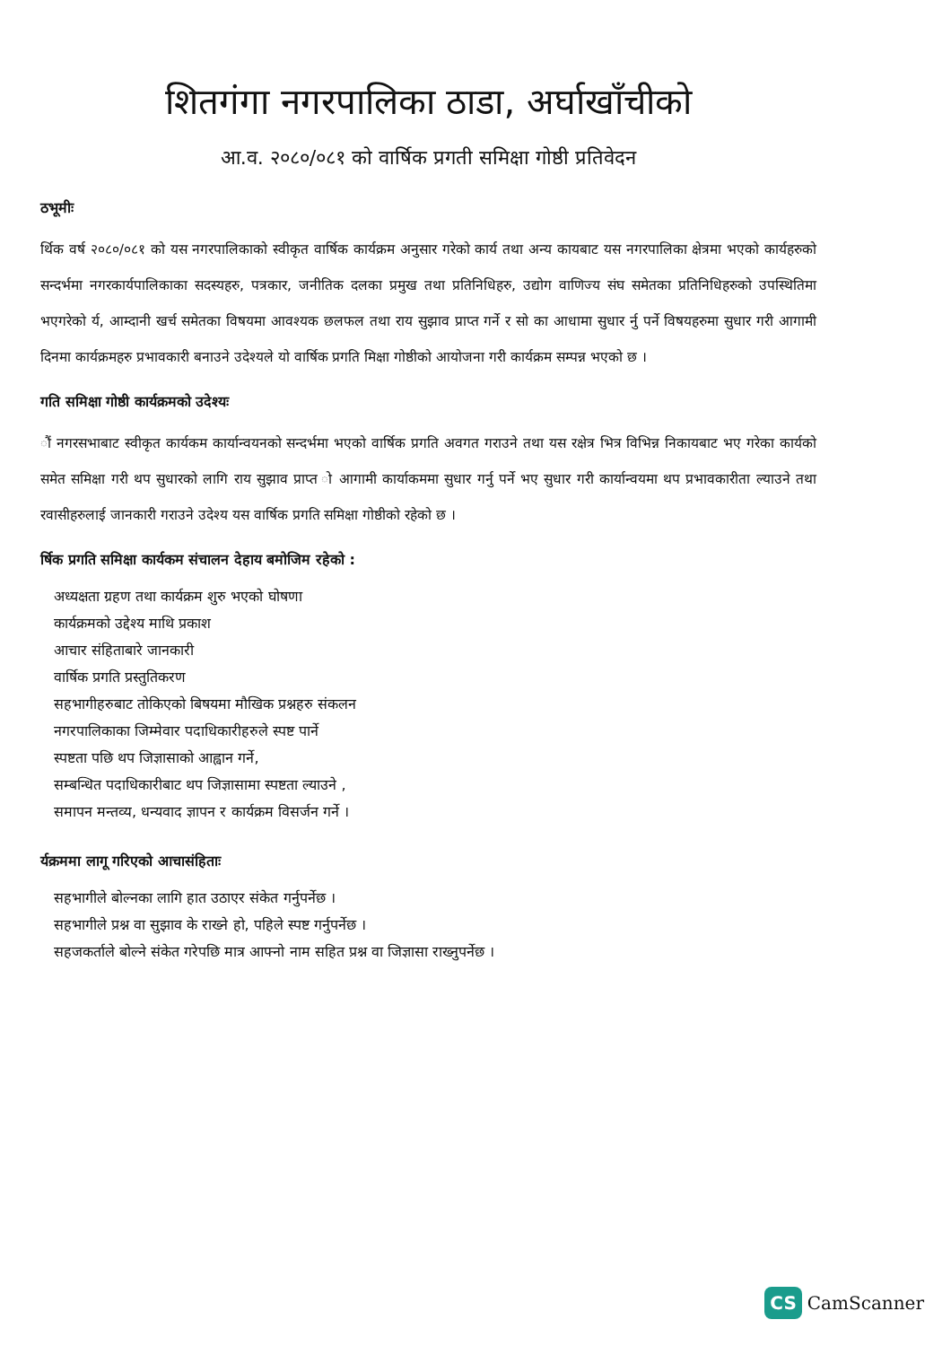शितगंगा नगरपालिका ठाडा, अर्घाखाँचीको
आ.व. २०८०/०८१ को वार्षिक प्रगती समिक्षा गोष्ठी प्रतिवेदन
ठभूमीः
र्थिक वर्ष २०८०/०८१ को यस नगरपालिकाको स्वीकृत वार्षिक कार्यक्रम अनुसार गरेको कार्य तथा अन्य कायबाट यस नगरपालिका क्षेत्रमा भएको कार्यहरुको सन्दर्भमा नगरकार्यपालिकाका सदस्यहरु, पत्रकार, जनीतिक दलका प्रमुख तथा प्रतिनिधिहरु, उद्योग वाणिज्य संघ समेतका प्रतिनिधिहरुको उपस्थितिमा भएगरेको र्य, आम्दानी खर्च समेतका विषयमा आवश्यक छलफल तथा राय सुझाव प्राप्त गर्ने र सो का आधामा सुधार र्नु पर्ने विषयहरुमा सुधार गरी आगामी दिनमा कार्यक्रमहरु प्रभावकारी बनाउने उदेश्यले यो वार्षिक प्रगति मिक्षा गोष्ठीको आयोजना गरी कार्यक्रम सम्पन्न भएको छ ।
गति समिक्षा गोष्ठी कार्यक्रमको उदेश्यः
ौं नगरसभाबाट स्वीकृत कार्यकम कार्यान्वयनको सन्दर्भमा भएको वार्षिक प्रगति अवगत गराउने तथा यस रक्षेत्र भित्र विभिन्न निकायबाट भए गरेका कार्यको समेत समिक्षा गरी थप सुधारको लागि राय सुझाव प्राप्त ो आगामी कार्याकममा सुधार गर्नु पर्ने भए सुधार गरी कार्यान्वयमा थप प्रभावकारीता ल्याउने तथा रवासीहरुलाई जानकारी गराउने उदेश्य यस वार्षिक प्रगति समिक्षा गोष्ठीको रहेको छ ।
र्षिक प्रगति समिक्षा कार्यकम संचालन देहाय बमोजिम रहेको :
अध्यक्षता ग्रहण तथा कार्यक्रम शुरु भएको घोषणा
कार्यक्रमको उद्देश्य माथि प्रकाश
आचार संहिताबारे जानकारी
वार्षिक प्रगति प्रस्तुतिकरण
सहभागीहरुबाट तोकिएको बिषयमा मौखिक प्रश्नहरु संकलन
नगरपालिकाका जिम्मेवार पदाधिकारीहरुले स्पष्ट पार्ने
स्पष्टता पछि थप जिज्ञासाको आह्वान गर्ने,
सम्बन्धित पदाधिकारीबाट थप जिज्ञासामा स्पष्टता ल्याउने ,
समापन मन्तव्य, धन्यवाद ज्ञापन र कार्यक्रम विसर्जन गर्ने ।
र्यक्रममा लागू गरिएको आचासंहिताः
सहभागीले बोल्नका लागि हात उठाएर संकेत गर्नुपर्नेछ ।
सहभागीले प्रश्न वा सुझाव के राख्ने हो, पहिले स्पष्ट गर्नुपर्नेछ ।
सहजकर्ताले बोल्ने संकेत गरेपछि मात्र आफ्नो नाम सहित प्रश्न वा जिज्ञासा राख्नुपर्नेछ ।
CS CamScanner